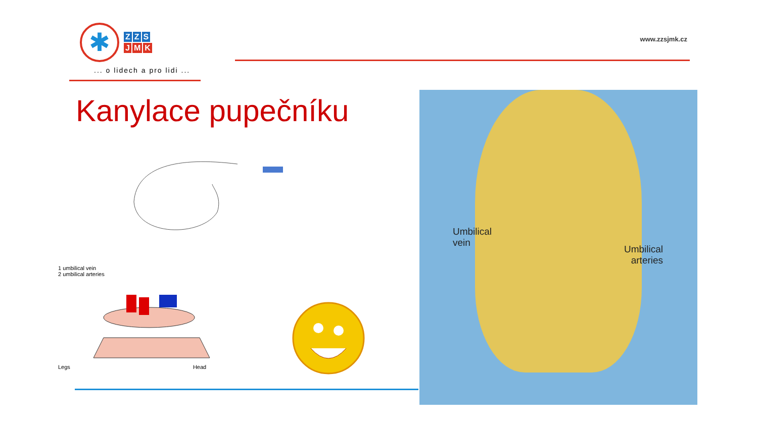✱
Z Z S
J M K
... o lidech a pro lidi ...
www.zzsjmk.cz
Kanylace pupečníku
1 umbilical vein
2 umbilical arteries
Legs Head
Umbilical
vein
Umbilical
arteries